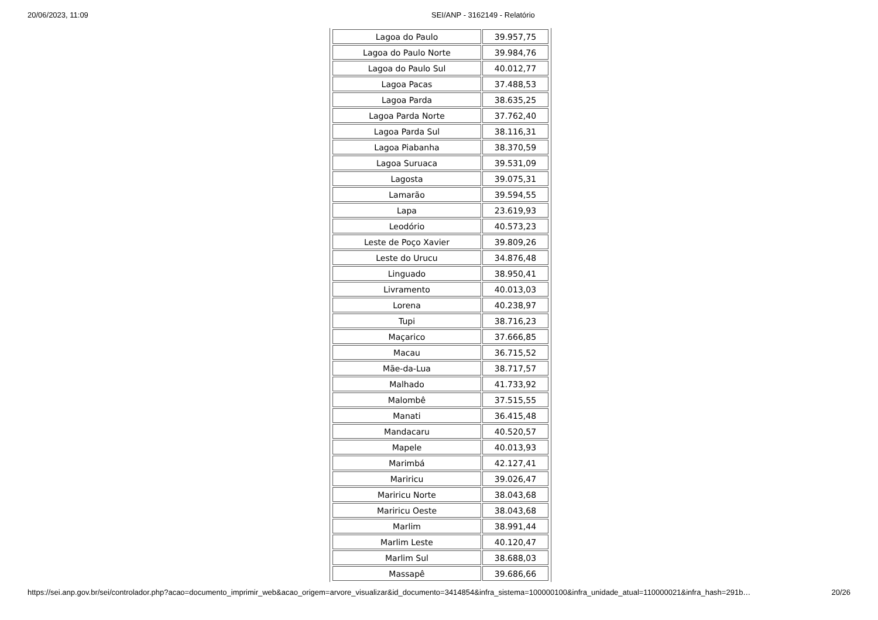20/06/2023, 11:09 SEI/ANP - 3162149 - Relatório
| Lagoa do Paulo | 39.957,75 |
| Lagoa do Paulo Norte | 39.984,76 |
| Lagoa do Paulo Sul | 40.012,77 |
| Lagoa Pacas | 37.488,53 |
| Lagoa Parda | 38.635,25 |
| Lagoa Parda Norte | 37.762,40 |
| Lagoa Parda Sul | 38.116,31 |
| Lagoa Piabanha | 38.370,59 |
| Lagoa Suruaca | 39.531,09 |
| Lagosta | 39.075,31 |
| Lamarão | 39.594,55 |
| Lapa | 23.619,93 |
| Leodório | 40.573,23 |
| Leste de Poço Xavier | 39.809,26 |
| Leste do Urucu | 34.876,48 |
| Linguado | 38.950,41 |
| Livramento | 40.013,03 |
| Lorena | 40.238,97 |
| Tupi | 38.716,23 |
| Maçarico | 37.666,85 |
| Macau | 36.715,52 |
| Mãe-da-Lua | 38.717,57 |
| Malhado | 41.733,92 |
| Malombê | 37.515,55 |
| Manati | 36.415,48 |
| Mandacaru | 40.520,57 |
| Mapele | 40.013,93 |
| Marimbá | 42.127,41 |
| Mariricu | 39.026,47 |
| Mariricu Norte | 38.043,68 |
| Mariricu Oeste | 38.043,68 |
| Marlim | 38.991,44 |
| Marlim Leste | 40.120,47 |
| Marlim Sul | 38.688,03 |
| Massapê | 39.686,66 |
https://sei.anp.gov.br/sei/controlador.php?acao=documento_imprimir_web&acao_origem=arvore_visualizar&id_documento=3414854&infra_sistema=100000100&infra_unidade_atual=110000021&infra_hash=291b… 20/26